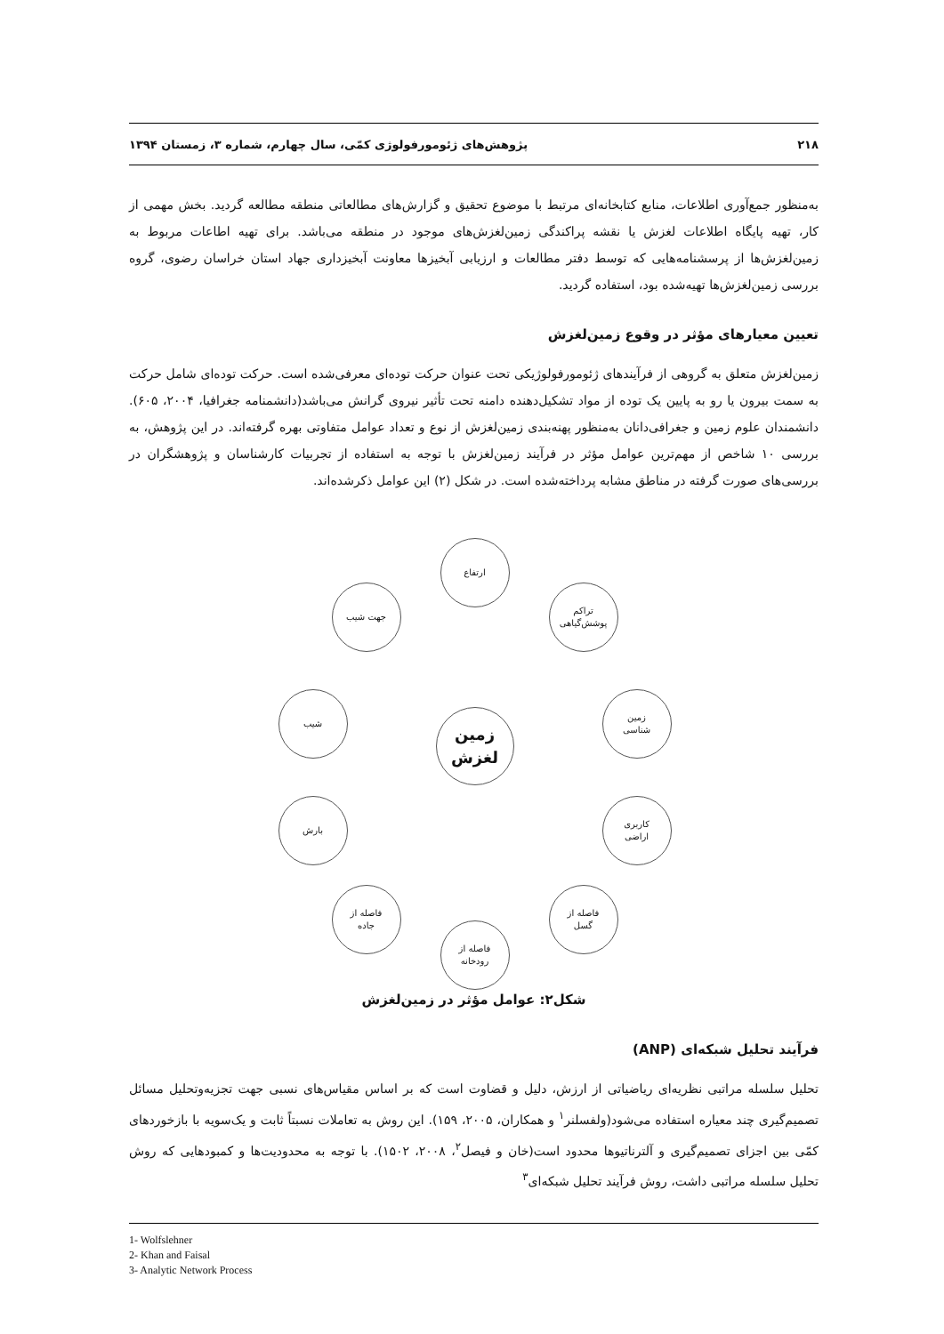۲۱۸ پژوهش‌های ژئومورفولوژی کمّی، سال چهارم، شماره ۳، زمستان ۱۳۹۴
به‌منظور جمع‌آوری اطلاعات، منابع کتابخانه‌ای مرتبط با موضوع تحقیق و گزارش‌های مطالعاتی منطقه مطالعه گردید. بخش مهمی از کار، تهیه پایگاه اطلاعات لغزش یا نقشه پراکندگی زمین‌لغزش‌های موجود در منطقه می‌باشد. برای تهیه اطاعات مربوط به زمین‌لغزش‌ها از پرسشنامه‌هایی که توسط دفتر مطالعات و ارزیابی آبخیزها معاونت آبخیزداری جهاد استان خراسان رضوی، گروه بررسی زمین‌لغزش‌ها تهیه‌شده بود، استفاده گردید.
تعیین معیارهای مؤثر در وقوع زمین‌لغزش
زمین‌لغزش متعلق به گروهی از فرآیندهای ژئومورفولوژیکی تحت عنوان حرکت توده‌ای معرفی‌شده است. حرکت توده‌ای شامل حرکت به سمت بیرون یا رو به پایین یک توده از مواد تشکیل‌دهنده دامنه تحت تأثیر نیروی گرانش می‌باشد(دانشمنامه جغرافیا، ۲۰۰۴، ۶۰۵). دانشمندان علوم زمین و جغرافی‌دانان به‌منظور پهنه‌بندی زمین‌لغزش از نوع و تعداد عوامل متفاوتی بهره گرفته‌اند. در این پژوهش، به بررسی ۱۰ شاخص از مهم‌ترین عوامل مؤثر در فرآیند زمین‌لغزش با توجه به استفاده از تجربیات کارشناسان و پژوهشگران در بررسی‌های صورت گرفته در مناطق مشابه پرداخته‌شده است. در شکل (۲) این عوامل ذکرشده‌اند.
زمین
لغزش
ارتفاع
جهت شیب
شیب
بارش
فاصله از
جاده
فاصله از
رودخانه
تراکم
پوشش‌گیاهی
زمین
شناسی
کاربری
اراضی
فاصله از
گسل
شکل۲: عوامل مؤثر در زمین‌لغزش
فرآیند تحلیل شبکه‌ای (ANP)
تحلیل سلسله مراتبی نظریه‌ای ریاضیاتی از ارزش، دلیل و قضاوت است که بر اساس مقیاس‌های نسبی جهت تجزیه‌وتحلیل مسائل تصمیم‌گیری چند معیاره استفاده می‌شود(ولفسلنر<sup>۱</sup> و همکاران، ۲۰۰۵، ۱۵۹). این روش به تعاملات نسبتاً ثابت و یک‌سویه با بازخوردهای کمّی بین اجزای تصمیم‌گیری و آلترناتیوها محدود است(خان و فیصل<sup>۲</sup>، ۲۰۰۸، ۱۵۰۲). با توجه به محدودیت‌ها و کمبودهایی که روش تحلیل سلسله مراتبی داشت، روش فرآیند تحلیل شبکه‌ای<sup>۳</sup>
1- Wolfslehner
2- Khan and Faisal
3- Analytic Network Process